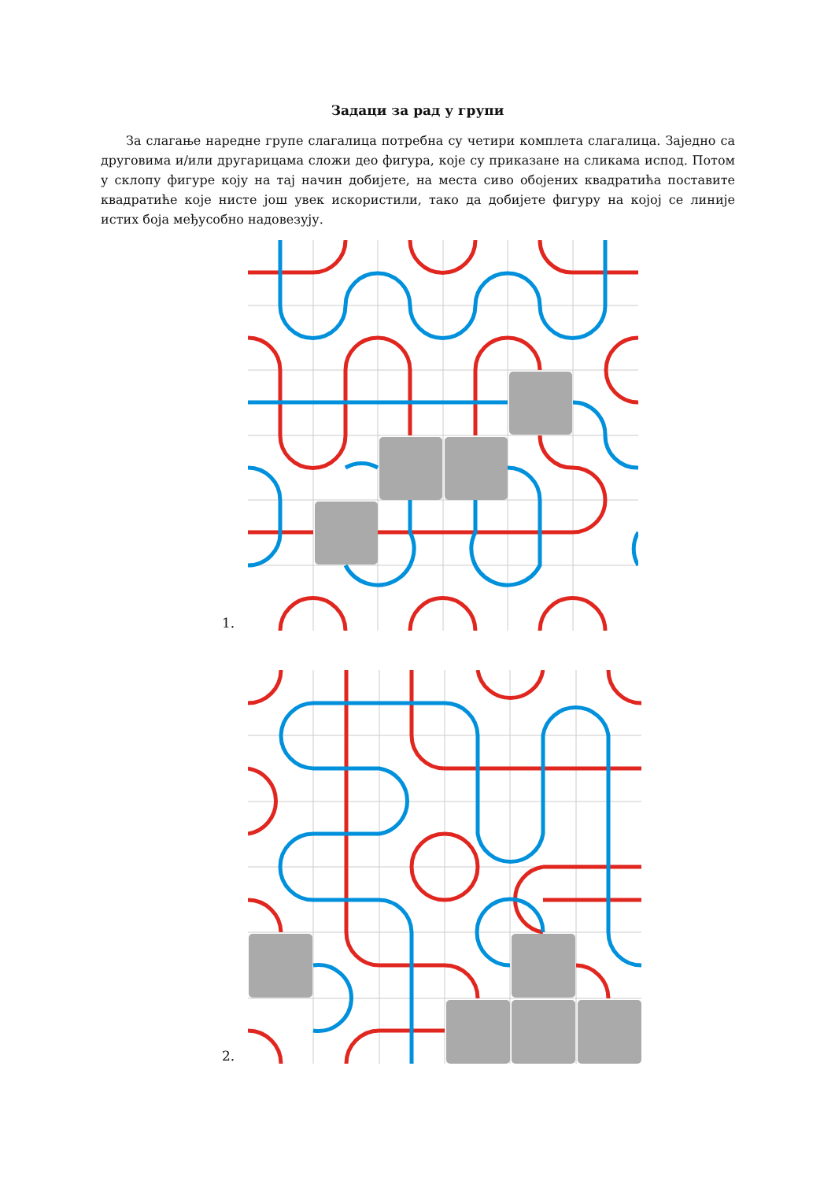Задаци за рад у групи
За слагање наредне групе слагалица потребна су четири комплета слагалица. Заједно са друговима и/или другарицама сложи део фигура, које су приказане на сликама испод. Потом у склопу фигуре коју на тај начин добијете, на места сиво обојених квадратића поставите квадратиће које нисте још увек искористили, тако да добијете фигуру на којој се линије истих боја међусобно надовезују.
1.
2.